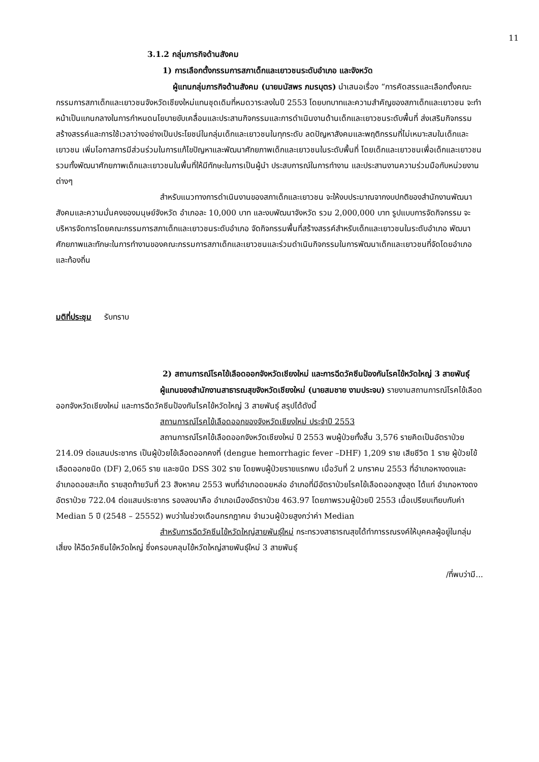11
3.1.2 กลุ่มภารกิจด้านสังคม
1) การเลือกตั้งกรรมการสภาเด็กและเยาวชนระดับอำเภอ และจังหวัด
ผู้แทนกลุ่มภารกิจด้านสังคม (นายมนัสพร ภมรบุตร) นำเสนอเรื่อง “การคัดสรรและเลือกตั้งคณะกรรมการสภาเด็กและเยาวชนจังหวัดเชียงใหม่แทนชุดเดิมที่หมดวาระลงในปี 2553 โดยบทบาทและความสำคัญของสภาเด็กและเยาวชน จะทำหน้าเป็นแกนกลางในการกำหนดนโยบายขับเคลื่อนและประสานกิจกรรมและการดำเนินงานด้านเด็กและเยาวชนระดับพื้นที่ ส่งเสริมกิจกรรมสร้างสรรค์และการใช้เวลาว่างอย่างเป็นประโยชน์ในกลุ่มเด็กและเยาวชนในทุกระดับ ลดปัญหาสังคมและพฤติกรรมที่ไม่เหมาะสมในเด็กและเยาวชน เพิ่มโอกาสการมีส่วนร่วมในการแก้ไขปัญหาและพัฒนาศักยภาพเด็กและเยาวชนในระดับพื้นที่ โดยเด็กและเยาวชนเพื่อเด็กและเยาวชน รวมทั้งพัฒนาศักยภาพเด็กและเยาวชนในพื้นที่ให้มีทักษะในการเป็นผู้นำ ประสบการณ์ในการทำงาน และประสานงานความร่วมมือกับหน่วยงานต่างๆ
สำหรับแนวทางการดำเนินงานของสภาเด็กและเยาวชน จะให้งบประมาณจากงบปกติของสำนักงานพัฒนาสังคมและความมั่นคงของมนุษย์จังหวัด อำเภอละ 10,000 บาท และงบพัฒนาจังหวัด รวม 2,000,000 บาท รูปแบบการจัดกิจกรรม จะบริหารจัดการโดยคณะกรรมการสภาเด็กและเยาวชนระดับอำเภอ จัดกิจกรรมพื้นที่สร้างสรรค์สำหรับเด็กและเยาวชนในระดับอำเภอ พัฒนาศักยภาพและทักษะในการทำงานของคณะกรรมการสภาเด็กและเยาวชนและร่วมดำเนินกิจกรรมในการพัฒนาเด็กและเยาวชนที่จัดโดยอำเภอและท้องถิ่น
มติที่ประชุม รับทราบ
2) สถานการณ์โรคไข้เลือดออกจังหวัดเชียงใหม่ และการฉีดวัคซีนป้องกันโรคไข้หวัดใหญ่ 3 สายพันธุ์
ผู้แทนของสำนักงานสาธารณสุขจังหวัดเชียงใหม่ (นายสมชาย งามประจบ) รายงานสถานการณ์โรคไข้เลือดออกจังหวัดเชียงใหม่ และการฉีดวัคซีนป้องกันโรคไข้หวัดใหญ่ 3 สายพันธุ์ สรุปได้ดังนี้
สถานการณ์โรคไข้เลือดออกของจังหวัดเชียงใหม่ ประจำปี 2553
สถานการณ์โรคไข้เลือดออกจังหวัดเชียงใหม่ ปี 2553 พบผู้ป่วยทั้งสิ้น 3,576 รายคิดเป็นอัตราป่วย 214.09 ต่อแสนประชากร เป็นผู้ป่วยไข้เลือดออกคงที่ (dengue hemorrhagic fever –DHF) 1,209 ราย เสียชีวิต 1 ราย ผู้ป่วยไข้เลือดออกชนิด (DF) 2,065 ราย และชนิด DSS 302 ราย โดยพบผู้ป่วยรายแรกพบ เมื่อวันที่ 2 มกราคม 2553 ที่อำเภอหางดงและอำเภอดอยสะเก็ด รายสุดท้ายวันที่ 23 สิงหาคม 2553 พบที่อำเภอดอยหล่อ อำเภอที่มีอัตราป่วยโรคไข้เลือดออกสูงสุด ได้แก่ อำเภอหางดง อัตราป่วย 722.04 ต่อแสนประชากร รองลงมาคือ อำเภอเมืองอัตราป่วย 463.97 โดยภาพรวมผู้ป่วยปี 2553 เมื่อเปรียบเทียบกับค่า Median 5 ปี (2548 – 25552) พบว่าในช่วงเดือนกรกฎาคม จำนวนผู้ป่วยสูงกว่าค่า Median
สำหรับการฉีดวัคซีนไข้หวัดใหญ่สายพันธุ์ใหม่ กระทรวงสาธารณสุขได้ทำการรณรงค์ให้บุคคลผู้อยู่ในกลุ่มเสี่ยง ให้ฉีดวัคซีนไข้หวัดใหญ่ ซึ่งครอบคลุมไข้หวัดใหญ่สายพันธุ์ใหม่ 3 สายพันธุ์
/ที่พบว่ามี...